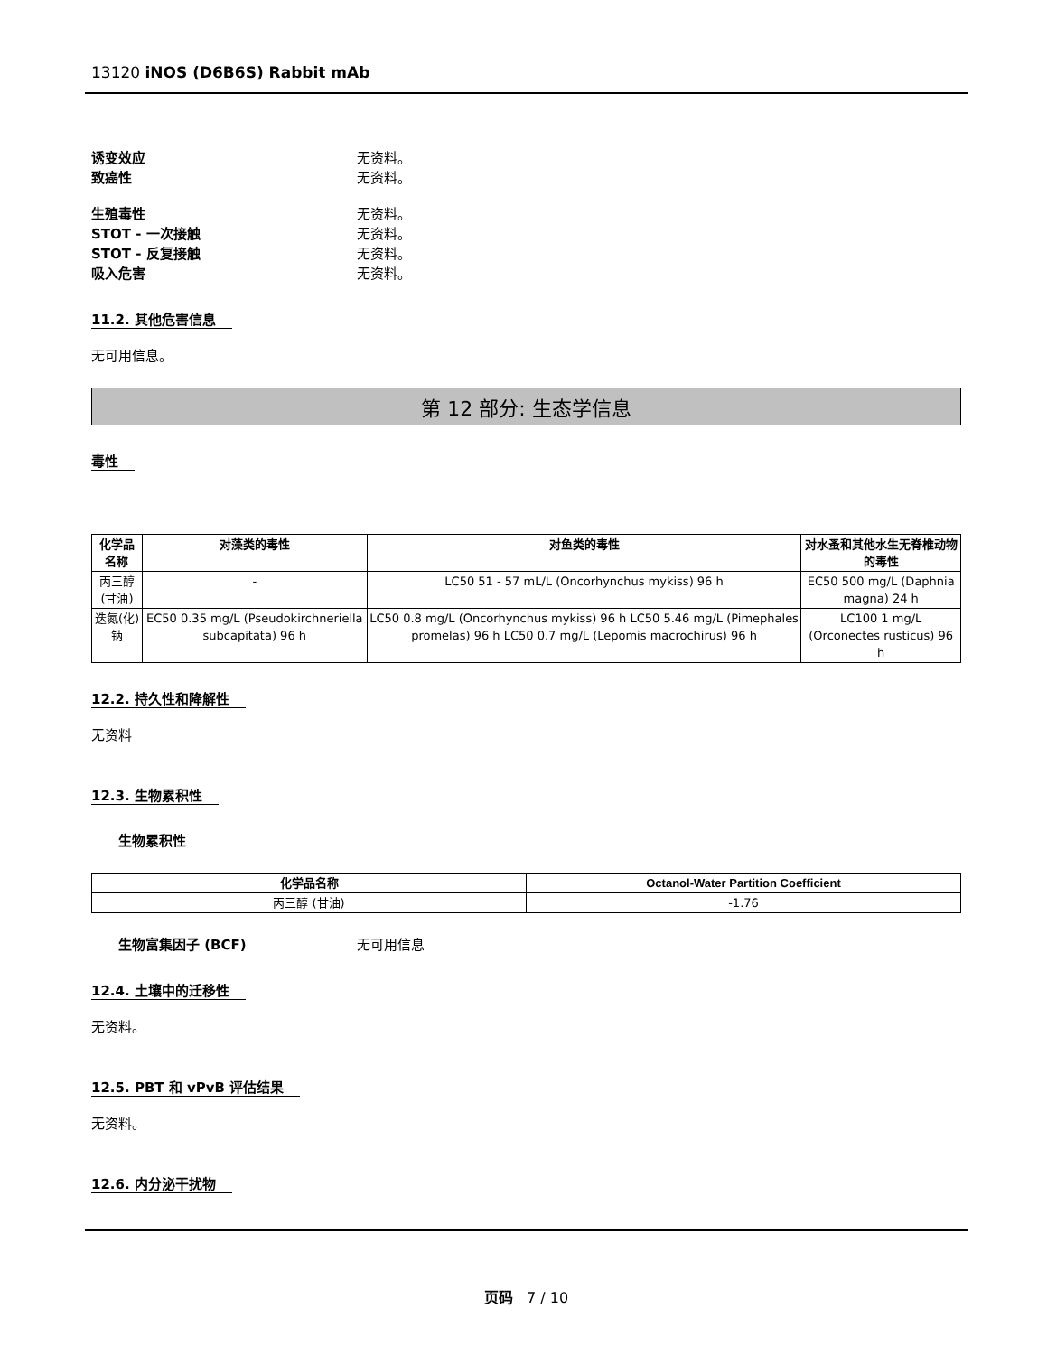13120 iNOS (D6B6S) Rabbit mAb
诱变效应 无资料。
致癌性 无资料。
生殖毒性 无资料。
STOT - 一次接触 无资料。
STOT - 反复接触 无资料。
吸入危害 无资料。
11.2. 其他危害信息
无可用信息。
第 12 部分: 生态学信息
毒性
| 化学品名称 | 对藻类的毒性 | 对鱼类的毒性 | 对水蚤和其他水生无脊椎动物的毒性 |
| --- | --- | --- | --- |
| 丙三醇 (甘油) | - | LC50 51 - 57 mL/L (Oncorhynchus mykiss) 96 h | EC50 500 mg/L (Daphnia magna) 24 h |
| 迭氮(化)钠 | EC50 0.35 mg/L (Pseudokirchneriella subcapitata) 96 h | LC50 0.8 mg/L (Oncorhynchus mykiss) 96 h LC50 5.46 mg/L (Pimephales promelas) 96 h LC50 0.7 mg/L (Lepomis macrochirus) 96 h | LC100 1 mg/L (Orconectes rusticus) 96 h |
12.2. 持久性和降解性
无资料
12.3. 生物累积性
生物累积性
| 化学品名称 | Octanol-Water Partition Coefficient |
| --- | --- |
| 丙三醇 (甘油) | -1.76 |
生物富集因子 (BCF) 无可用信息
12.4. 土壤中的迁移性
无资料。
12.5. PBT 和 vPvB 评估结果
无资料。
12.6. 内分泌干扰物
页码 7 / 10